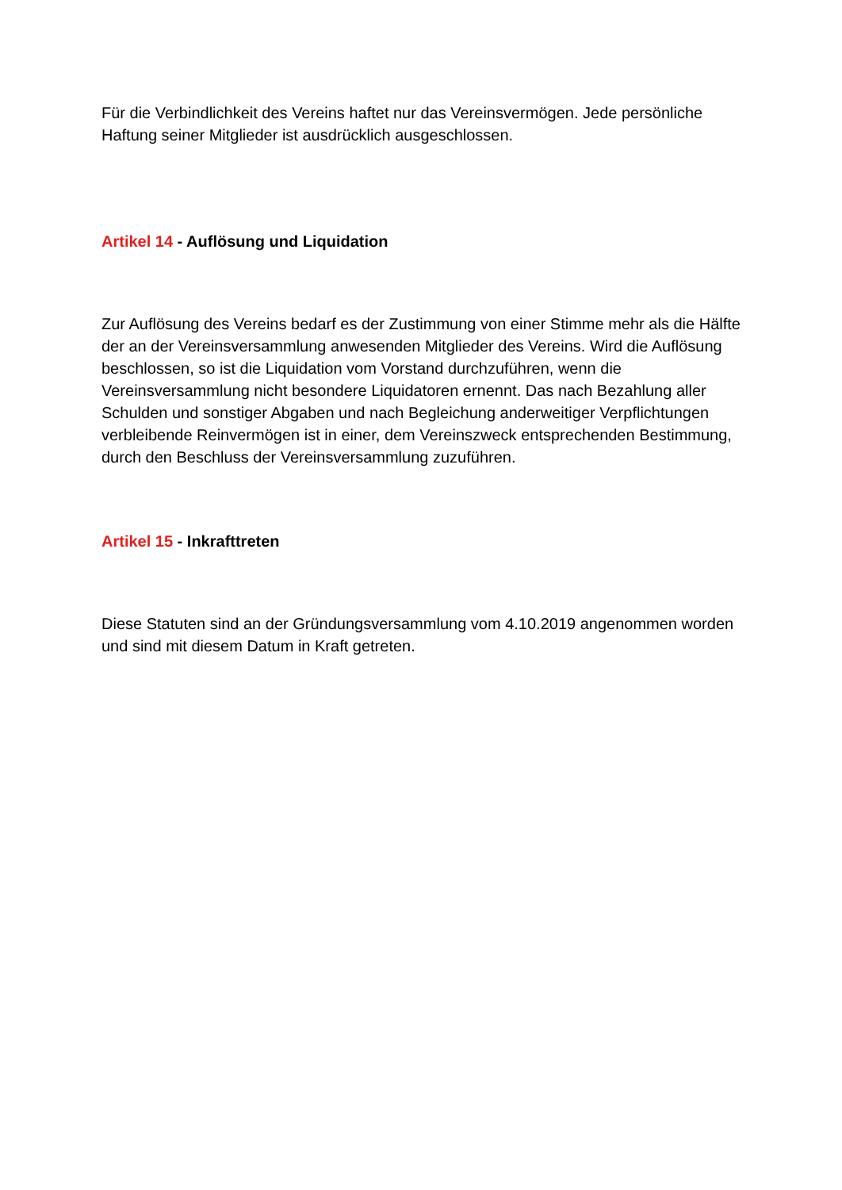Für die Verbindlichkeit des Vereins haftet nur das Vereinsvermögen. Jede persönliche Haftung seiner Mitglieder ist ausdrücklich ausgeschlossen.
Artikel 14 - Auflösung und Liquidation
Zur Auflösung des Vereins bedarf es der Zustimmung von einer Stimme mehr als die Hälfte der an der Vereinsversammlung anwesenden Mitglieder des Vereins. Wird die Auflösung beschlossen, so ist die Liquidation vom Vorstand durchzuführen, wenn die Vereinsversammlung nicht besondere Liquidatoren ernennt. Das nach Bezahlung aller Schulden und sonstiger Abgaben und nach Begleichung anderweitiger Verpflichtungen verbleibende Reinvermögen ist in einer, dem Vereinszweck entsprechenden Bestimmung, durch den Beschluss der Vereinsversammlung zuzuführen.
Artikel 15 - Inkrafttreten
Diese Statuten sind an der Gründungsversammlung vom 4.10.2019 angenommen worden und sind mit diesem Datum in Kraft getreten.